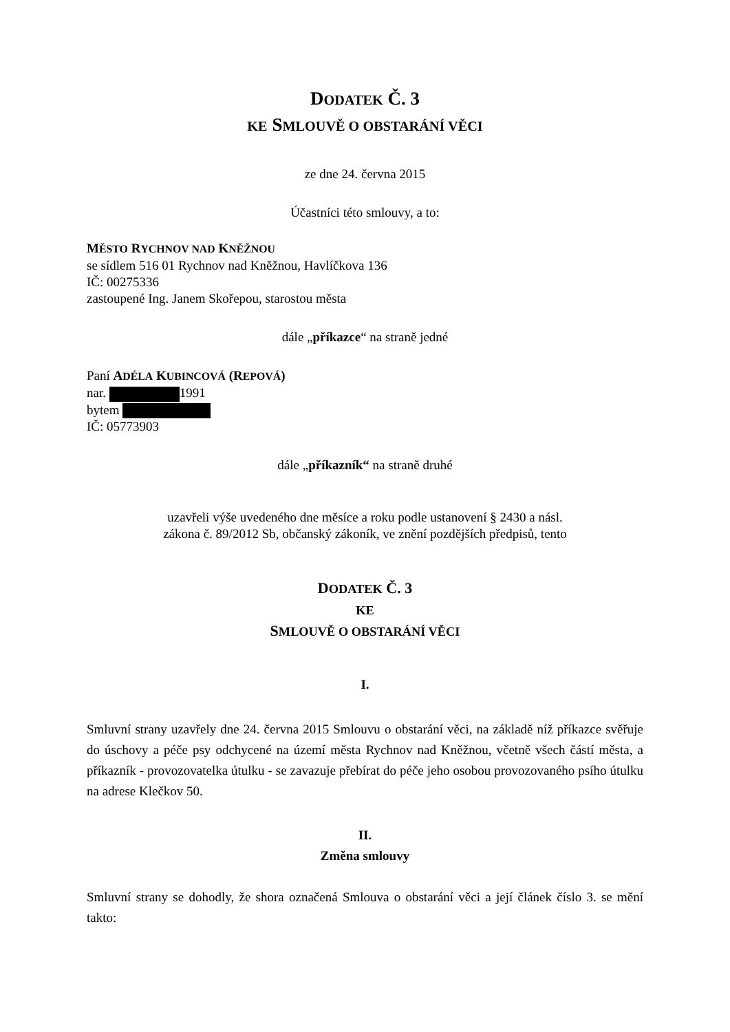DODATEK Č. 3
KE SMLOUVĚ O OBSTARÁNÍ VĚCI
ze dne 24. června 2015
Účastníci této smlouvy, a to:
MĚSTO RYCHNOV NAD KNĚŽNOU
se sídlem 516 01 Rychnov nad Kněžnou, Havlíčkova 136
IČ: 00275336
zastoupené Ing. Janem Skořepou, starostou města
dále „příkazce“ na straně jedné
Paní ADÉLA KUBINCOVÁ (REPOVÁ)
nar. 1991
bytem
IČ: 05773903
dále „příkazník“ na straně druhé
uzavřeli výše uvedeného dne měsíce a roku podle ustanovení § 2430 a násl.
zákona č. 89/2012 Sb, občanský zákoník, ve znění pozdějších předpisů, tento
DODATEK Č. 3
KE
SMLOUVĚ O OBSTARÁNÍ VĚCI
I.
Smluvní strany uzavřely dne 24. června 2015 Smlouvu o obstarání věci, na základě níž příkazce svěřuje do úschovy a péče psy odchycené na území města Rychnov nad Kněžnou, včetně všech částí města, a příkazník - provozovatelka útulku - se zavazuje přebírat do péče jeho osobou provozovaného psího útulku na adrese Klečkov 50.
II.
Změna smlouvy
Smluvní strany se dohodly, že shora označená Smlouva o obstarání věci a její článek číslo 3. se mění takto: